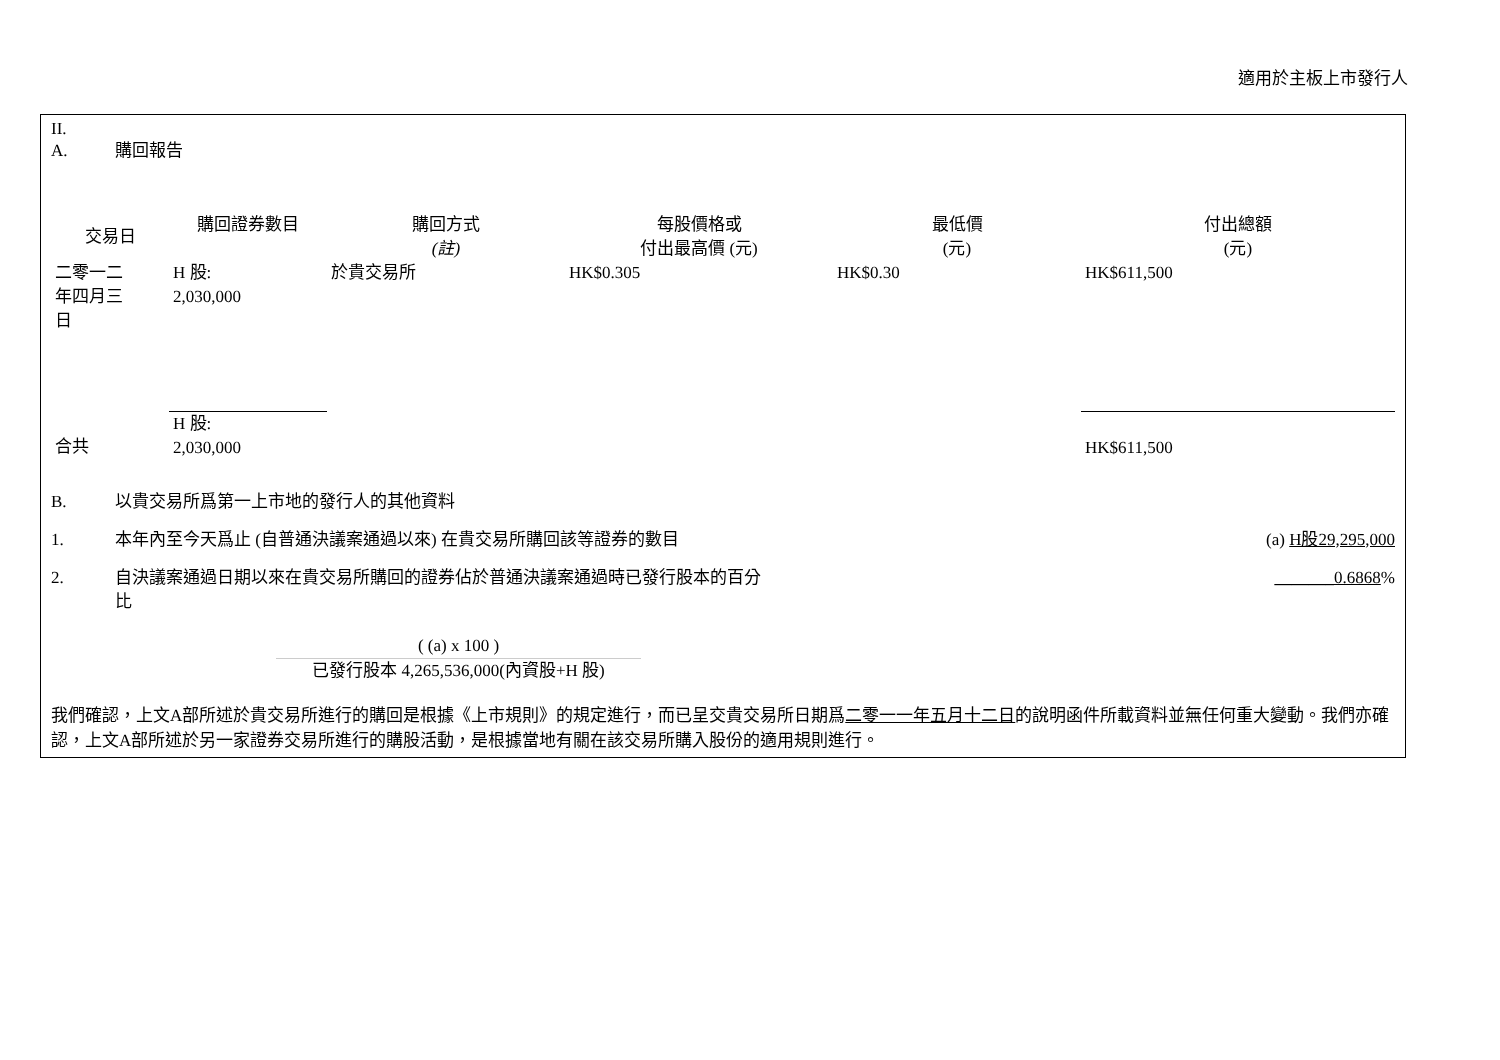適用於主板上市發行人
II.
A. 購回報告
| 交易日 | 購回證券數目 | 購回方式 (註) | 每股價格或 付出最高價 (元) | 最低價 (元) | 付出總額 (元) |
| --- | --- | --- | --- | --- | --- |
| 二零一二 年四月三 日 | H 股: 2,030,000 | 於貴交易所 | HK$0.305 | HK$0.30 | HK$611,500 |
| 合共 | H 股: 2,030,000 | | | | HK$611,500 |
B. 以貴交易所爲第一上市地的發行人的其他資料
1. 本年內至今天爲止 (自普通決議案通過以來) 在貴交易所購回該等證券的數目 (a) H股29,295,000
2. 自決議案通過日期以來在貴交易所購回的證券佔於普通決議案通過時已發行股本的百分
比 _______0.6868%
( (a) x 100 )
已發行股本 4,265,536,000(內資股+H 股)
我們確認，上文A部所述於貴交易所進行的購回是根據《上市規則》的規定進行，而已呈交貴交易所日期爲二零一一年五月十二日的說明函件所載資料並無任何重大變動。我們亦確認，上文A部所述於另一家證券交易所進行的購股活動，是根據當地有關在該交易所購入股份的適用規則進行。